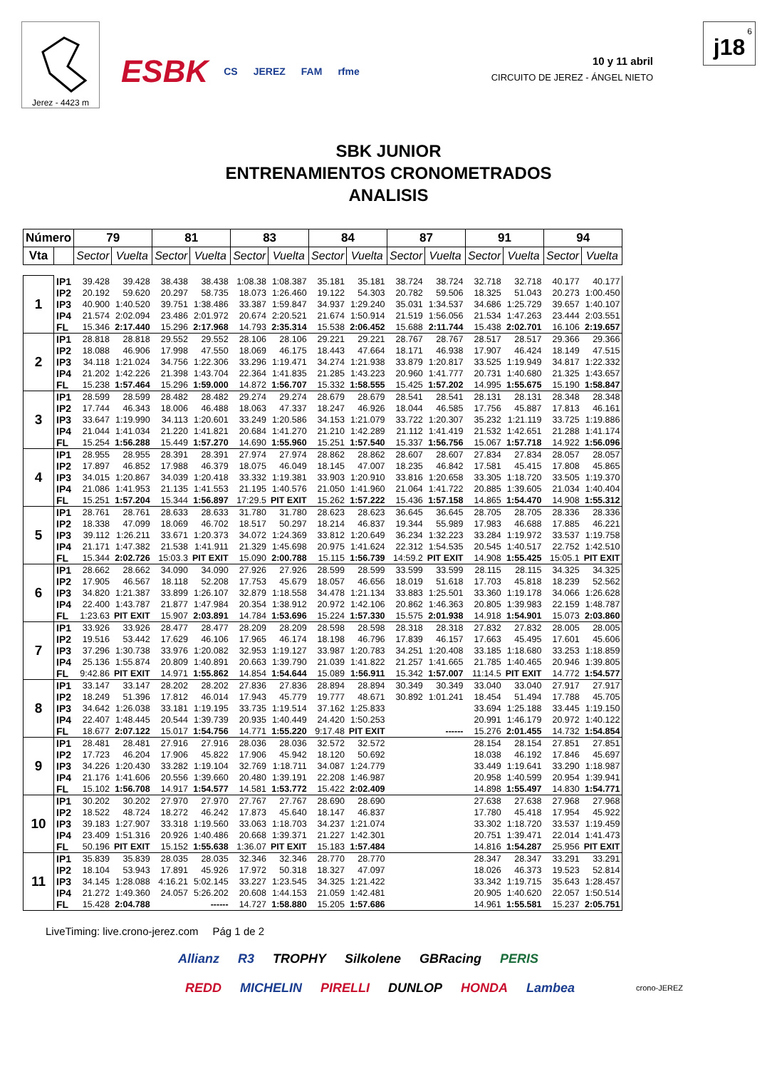Jerez - 4423 m
ESBK CS JEREZ FAM rfme
10 y 11 abril
CIRCUITO DE JEREZ - ÁNGEL NIETO
6
j18
SBK JUNIOR
ENTRENAMIENTOS CRONOMETRADOS
ANALISIS
| Número | | 79 | | 81 | | 83 | | 84 | | 87 | | 91 | | 94 | |
| --- | --- | --- | --- | --- | --- | --- | --- | --- | --- | --- | --- | --- | --- | --- | --- |
| Vta | | Sector | Vuelta | Sector | Vuelta | Sector | Vuelta | Sector | Vuelta | Sector | Vuelta | Sector | Vuelta | Sector | Vuelta |
| 1 | IP1 | 39.428 | 39.428 | 38.438 | 38.438 | 1:08.38 | 1:08.387 | 35.181 | 35.181 | 38.724 | 38.724 | 32.718 | 32.718 | 40.177 | 40.177 |
| | IP2 | 20.192 | 59.620 | 20.297 | 58.735 | 18.073 | 1:26.460 | 19.122 | 54.303 | 20.782 | 59.506 | 18.325 | 51.043 | 20.273 | 1:00.450 |
| | IP3 | 40.900 | 1:40.520 | 39.751 | 1:38.486 | 33.387 | 1:59.847 | 34.937 | 1:29.240 | 35.031 | 1:34.537 | 34.686 | 1:25.729 | 39.657 | 1:40.107 |
| | IP4 | 21.574 | 2:02.094 | 23.486 | 2:01.972 | 20.674 | 2:20.521 | 21.674 | 1:50.914 | 21.519 | 1:56.056 | 21.534 | 1:47.263 | 23.444 | 2:03.551 |
| | FL | 15.346 | 2:17.440 | 15.296 | 2:17.968 | 14.793 | 2:35.314 | 15.538 | 2:06.452 | 15.688 | 2:11.744 | 15.438 | 2:02.701 | 16.106 | 2:19.657 |
| 2 | IP1 | 28.818 | 28.818 | 29.552 | 29.552 | 28.106 | 28.106 | 29.221 | 29.221 | 28.767 | 28.767 | 28.517 | 28.517 | 29.366 | 29.366 |
| | IP2 | 18.088 | 46.906 | 17.998 | 47.550 | 18.069 | 46.175 | 18.443 | 47.664 | 18.171 | 46.938 | 17.907 | 46.424 | 18.149 | 47.515 |
| | IP3 | 34.118 | 1:21.024 | 34.756 | 1:22.306 | 33.296 | 1:19.471 | 34.274 | 1:21.938 | 33.879 | 1:20.817 | 33.525 | 1:19.949 | 34.817 | 1:22.332 |
| | IP4 | 21.202 | 1:42.226 | 21.398 | 1:43.704 | 22.364 | 1:41.835 | 21.285 | 1:43.223 | 20.960 | 1:41.777 | 20.731 | 1:40.680 | 21.325 | 1:43.657 |
| | FL | 15.238 | 1:57.464 | 15.296 | 1:59.000 | 14.872 | 1:56.707 | 15.332 | 1:58.555 | 15.425 | 1:57.202 | 14.995 | 1:55.675 | 15.190 | 1:58.847 |
| 3 | IP1 | 28.599 | 28.599 | 28.482 | 28.482 | 29.274 | 29.274 | 28.679 | 28.679 | 28.541 | 28.541 | 28.131 | 28.131 | 28.348 | 28.348 |
| | IP2 | 17.744 | 46.343 | 18.006 | 46.488 | 18.063 | 47.337 | 18.247 | 46.926 | 18.044 | 46.585 | 17.756 | 45.887 | 17.813 | 46.161 |
| | IP3 | 33.647 | 1:19.990 | 34.113 | 1:20.601 | 33.249 | 1:20.586 | 34.153 | 1:21.079 | 33.722 | 1:20.307 | 35.232 | 1:21.119 | 33.725 | 1:19.886 |
| | IP4 | 21.044 | 1:41.034 | 21.220 | 1:41.821 | 20.684 | 1:41.270 | 21.210 | 1:42.289 | 21.112 | 1:41.419 | 21.532 | 1:42.651 | 21.288 | 1:41.174 |
| | FL | 15.254 | 1:56.288 | 15.449 | 1:57.270 | 14.690 | 1:55.960 | 15.251 | 1:57.540 | 15.337 | 1:56.756 | 15.067 | 1:57.718 | 14.922 | 1:56.096 |
| 4 | IP1 | 28.955 | 28.955 | 28.391 | 28.391 | 27.974 | 27.974 | 28.862 | 28.862 | 28.607 | 28.607 | 27.834 | 27.834 | 28.057 | 28.057 |
| | IP2 | 17.897 | 46.852 | 17.988 | 46.379 | 18.075 | 46.049 | 18.145 | 47.007 | 18.235 | 46.842 | 17.581 | 45.415 | 17.808 | 45.865 |
| | IP3 | 34.015 | 1:20.867 | 34.039 | 1:20.418 | 33.332 | 1:19.381 | 33.903 | 1:20.910 | 33.816 | 1:20.658 | 33.305 | 1:18.720 | 33.505 | 1:19.370 |
| | IP4 | 21.086 | 1:41.953 | 21.135 | 1:41.553 | 21.195 | 1:40.576 | 21.050 | 1:41.960 | 21.064 | 1:41.722 | 20.885 | 1:39.605 | 21.034 | 1:40.404 |
| | FL | 15.251 | 1:57.204 | 15.344 | 1:56.897 | 17:29.5 | PIT EXIT | 15.262 | 1:57.222 | 15.436 | 1:57.158 | 14.865 | 1:54.470 | 14.908 | 1:55.312 |
| 5 | IP1 | 28.761 | 28.761 | 28.633 | 28.633 | 31.780 | 31.780 | 28.623 | 28.623 | 36.645 | 36.645 | 28.705 | 28.705 | 28.336 | 28.336 |
| | IP2 | 18.338 | 47.099 | 18.069 | 46.702 | 18.517 | 50.297 | 18.214 | 46.837 | 19.344 | 55.989 | 17.983 | 46.688 | 17.885 | 46.221 |
| | IP3 | 39.112 | 1:26.211 | 33.671 | 1:20.373 | 34.072 | 1:24.369 | 33.812 | 1:20.649 | 36.234 | 1:32.223 | 33.284 | 1:19.972 | 33.537 | 1:19.758 |
| | IP4 | 21.171 | 1:47.382 | 21.538 | 1:41.911 | 21.329 | 1:45.698 | 20.975 | 1:41.624 | 22.312 | 1:54.535 | 20.545 | 1:40.517 | 22.752 | 1:42.510 |
| | FL | 15.344 | 2:02.726 | 15:03.3 | PIT EXIT | 15.090 | 2:00.788 | 15.115 | 1:56.739 | 14:59.2 | PIT EXIT | 14.908 | 1:55.425 | 15:05.1 | PIT EXIT |
| 6 | IP1 | 28.662 | 28.662 | 34.090 | 34.090 | 27.926 | 27.926 | 28.599 | 28.599 | 33.599 | 33.599 | 28.115 | 28.115 | 34.325 | 34.325 |
| | IP2 | 17.905 | 46.567 | 18.118 | 52.208 | 17.753 | 45.679 | 18.057 | 46.656 | 18.019 | 51.618 | 17.703 | 45.818 | 18.239 | 52.562 |
| | IP3 | 34.820 | 1:21.387 | 33.899 | 1:26.107 | 32.879 | 1:18.558 | 34.478 | 1:21.134 | 33.883 | 1:25.501 | 33.360 | 1:19.178 | 34.066 | 1:26.628 |
| | IP4 | 22.400 | 1:43.787 | 21.877 | 1:47.984 | 20.354 | 1:38.912 | 20.972 | 1:42.106 | 20.862 | 1:46.363 | 20.805 | 1:39.983 | 22.159 | 1:48.787 |
| | FL | 1:23.63 | PIT EXIT | 15.907 | 2:03.891 | 14.784 | 1:53.696 | 15.224 | 1:57.330 | 15.575 | 2:01.938 | 14.918 | 1:54.901 | 15.073 | 2:03.860 |
| 7 | IP1 | 33.926 | 33.926 | 28.477 | 28.477 | 28.209 | 28.209 | 28.598 | 28.598 | 28.318 | 28.318 | 27.832 | 27.832 | 28.005 | 28.005 |
| | IP2 | 19.516 | 53.442 | 17.629 | 46.106 | 17.965 | 46.174 | 18.198 | 46.796 | 17.839 | 46.157 | 17.663 | 45.495 | 17.601 | 45.606 |
| | IP3 | 37.296 | 1:30.738 | 33.976 | 1:20.082 | 32.953 | 1:19.127 | 33.987 | 1:20.783 | 34.251 | 1:20.408 | 33.185 | 1:18.680 | 33.253 | 1:18.859 |
| | IP4 | 25.136 | 1:55.874 | 20.809 | 1:40.891 | 20.663 | 1:39.790 | 21.039 | 1:41.822 | 21.257 | 1:41.665 | 21.785 | 1:40.465 | 20.946 | 1:39.805 |
| | FL | 9:42.86 | PIT EXIT | 14.971 | 1:55.862 | 14.854 | 1:54.644 | 15.089 | 1:56.911 | 15.342 | 1:57.007 | 11:14.5 | PIT EXIT | 14.772 | 1:54.577 |
| 8 | IP1 | 33.147 | 33.147 | 28.202 | 28.202 | 27.836 | 27.836 | 28.894 | 28.894 | 30.349 | 30.349 | 33.040 | 33.040 | 27.917 | 27.917 |
| | IP2 | 18.249 | 51.396 | 17.812 | 46.014 | 17.943 | 45.779 | 19.777 | 48.671 | 30.892 | 1:01.241 | 18.454 | 51.494 | 17.788 | 45.705 |
| | IP3 | 34.642 | 1:26.038 | 33.181 | 1:19.195 | 33.735 | 1:19.514 | 37.162 | 1:25.833 | | | 33.694 | 1:25.188 | 33.445 | 1:19.150 |
| | IP4 | 22.407 | 1:48.445 | 20.544 | 1:39.739 | 20.935 | 1:40.449 | 24.420 | 1:50.253 | | | 20.991 | 1:46.179 | 20.972 | 1:40.122 |
| | FL | 18.677 | 2:07.122 | 15.017 | 1:54.756 | 14.771 | 1:55.220 | 9:17.48 | PIT EXIT | | ------ | 15.276 | 2:01.455 | 14.732 | 1:54.854 |
| 9 | IP1 | 28.481 | 28.481 | 27.916 | 27.916 | 28.036 | 28.036 | 32.572 | 32.572 | | | 28.154 | 28.154 | 27.851 | 27.851 |
| | IP2 | 17.723 | 46.204 | 17.906 | 45.822 | 17.906 | 45.942 | 18.120 | 50.692 | | | 18.038 | 46.192 | 17.846 | 45.697 |
| | IP3 | 34.226 | 1:20.430 | 33.282 | 1:19.104 | 32.769 | 1:18.711 | 34.087 | 1:24.779 | | | 33.449 | 1:19.641 | 33.290 | 1:18.987 |
| | IP4 | 21.176 | 1:41.606 | 20.556 | 1:39.660 | 20.480 | 1:39.191 | 22.208 | 1:46.987 | | | 20.958 | 1:40.599 | 20.954 | 1:39.941 |
| | FL | 15.102 | 1:56.708 | 14.917 | 1:54.577 | 14.581 | 1:53.772 | 15.422 | 2:02.409 | | | 14.898 | 1:55.497 | 14.830 | 1:54.771 |
| 10 | IP1 | 30.202 | 30.202 | 27.970 | 27.970 | 27.767 | 27.767 | 28.690 | 28.690 | | | 27.638 | 27.638 | 27.968 | 27.968 |
| | IP2 | 18.522 | 48.724 | 18.272 | 46.242 | 17.873 | 45.640 | 18.147 | 46.837 | | | 17.780 | 45.418 | 17.954 | 45.922 |
| | IP3 | 39.183 | 1:27.907 | 33.318 | 1:19.560 | 33.063 | 1:18.703 | 34.237 | 1:21.074 | | | 33.302 | 1:18.720 | 33.537 | 1:19.459 |
| | IP4 | 23.409 | 1:51.316 | 20.926 | 1:40.486 | 20.668 | 1:39.371 | 21.227 | 1:42.301 | | | 20.751 | 1:39.471 | 22.014 | 1:41.473 |
| | FL | 50.196 | PIT EXIT | 15.152 | 1:55.638 | 1:36.07 | PIT EXIT | 15.183 | 1:57.484 | | | 14.816 | 1:54.287 | 25.956 | PIT EXIT |
| 11 | IP1 | 35.839 | 35.839 | 28.035 | 28.035 | 32.346 | 32.346 | 28.770 | 28.770 | | | 28.347 | 28.347 | 33.291 | 33.291 |
| | IP2 | 18.104 | 53.943 | 17.891 | 45.926 | 17.972 | 50.318 | 18.327 | 47.097 | | | 18.026 | 46.373 | 19.523 | 52.814 |
| | IP3 | 34.145 | 1:28.088 | 4:16.21 | 5:02.145 | 33.227 | 1:23.545 | 34.325 | 1:21.422 | | | 33.342 | 1:19.715 | 35.643 | 1:28.457 |
| | IP4 | 21.272 | 1:49.360 | 24.057 | 5:26.202 | 20.608 | 1:44.153 | 21.059 | 1:42.481 | | | 20.905 | 1:40.620 | 22.057 | 1:50.514 |
| | FL | 15.428 | 2:04.788 | | ------ | 14.727 | 1:58.880 | 15.205 | 1:57.686 | | | 14.961 | 1:55.581 | 15.237 | 2:05.751 |
LiveTiming: live.crono-jerez.com Pág 1 de 2
Allianz R3 TROPHY Silkolene GBRacing PERIS
REDD MICHELIN PIRELLI DUNLOP HONDA Lambea crono-JEREZ